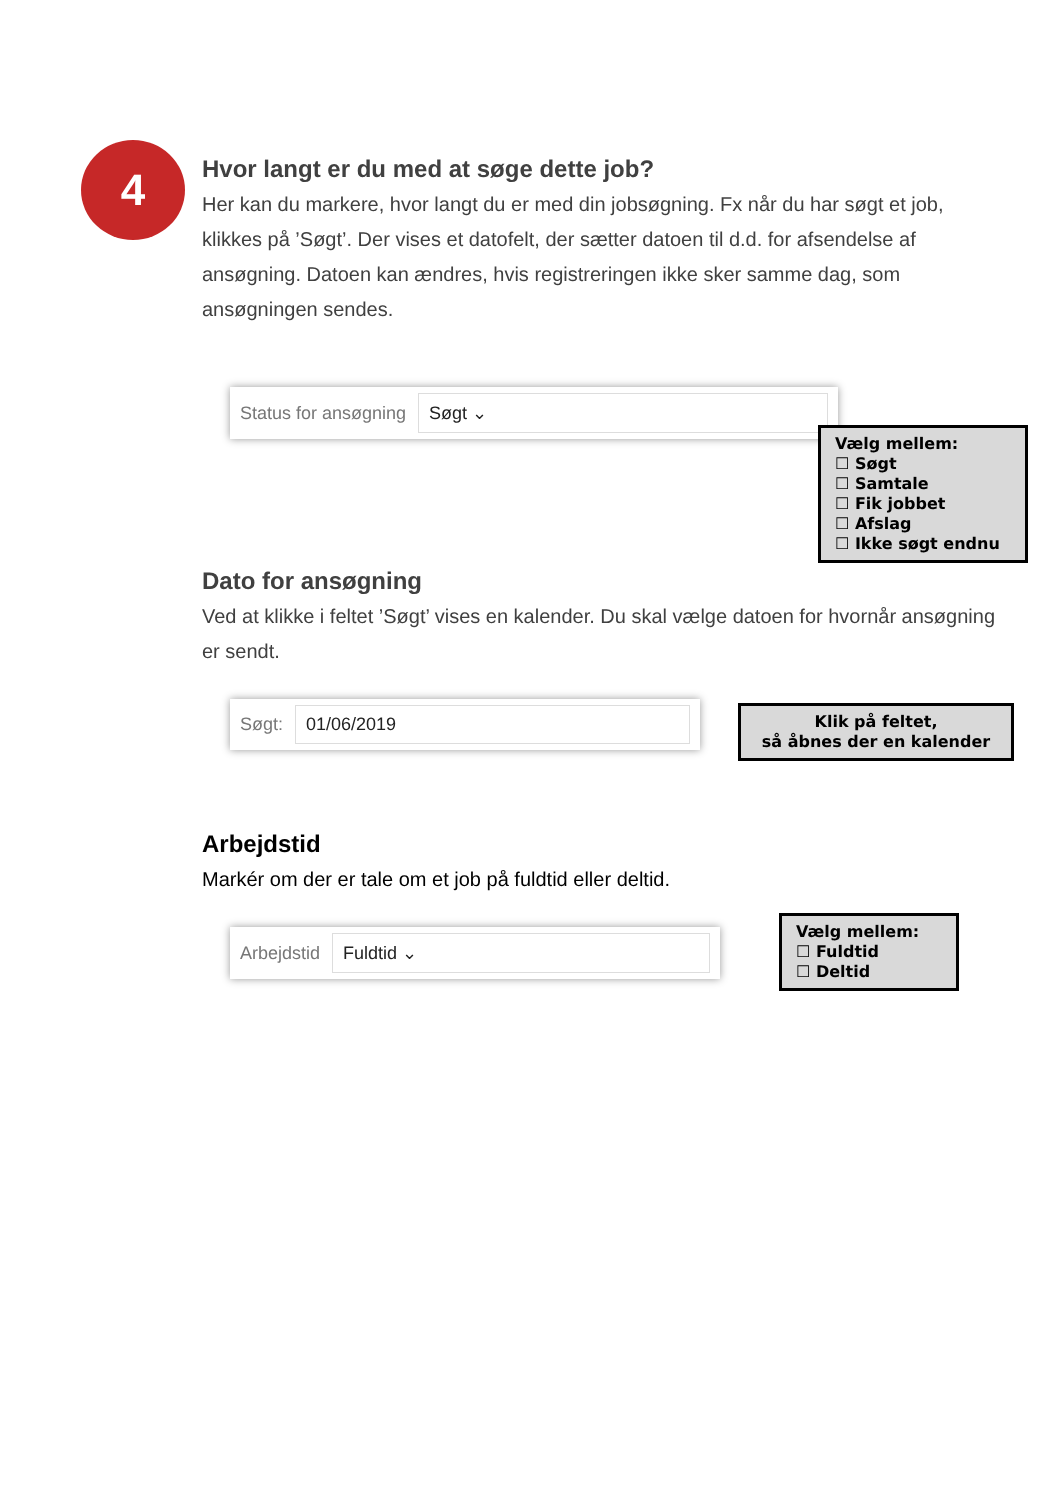4
Hvor langt er du med at søge dette job?
Her kan du markere, hvor langt du er med din jobsøgning. Fx når du har søgt et job, klikkes på ’Søgt’. Der vises et datofelt, der sætter datoen til d.d. for afsendelse af ansøgning. Datoen kan ændres, hvis registreringen ikke sker samme dag, som ansøgningen sendes.
Status for ansøgning Søgt ⌄
Dato for ansøgning
Ved at klikke i feltet ’Søgt’ vises en kalender. Du skal vælge datoen for hvornår ansøgning er sendt.
Søgt: 01/06/2019
Arbejdstid
Markér om der er tale om et job på fuldtid eller deltid.
Arbejdstid Fuldtid ⌄
Vælg mellem:
☐ Søgt
☐ Samtale
☐ Fik jobbet
☐ Afslag
☐ Ikke søgt endnu
Klik på feltet,
så åbnes der en kalender
Vælg mellem:
☐ Fuldtid
☐ Deltid